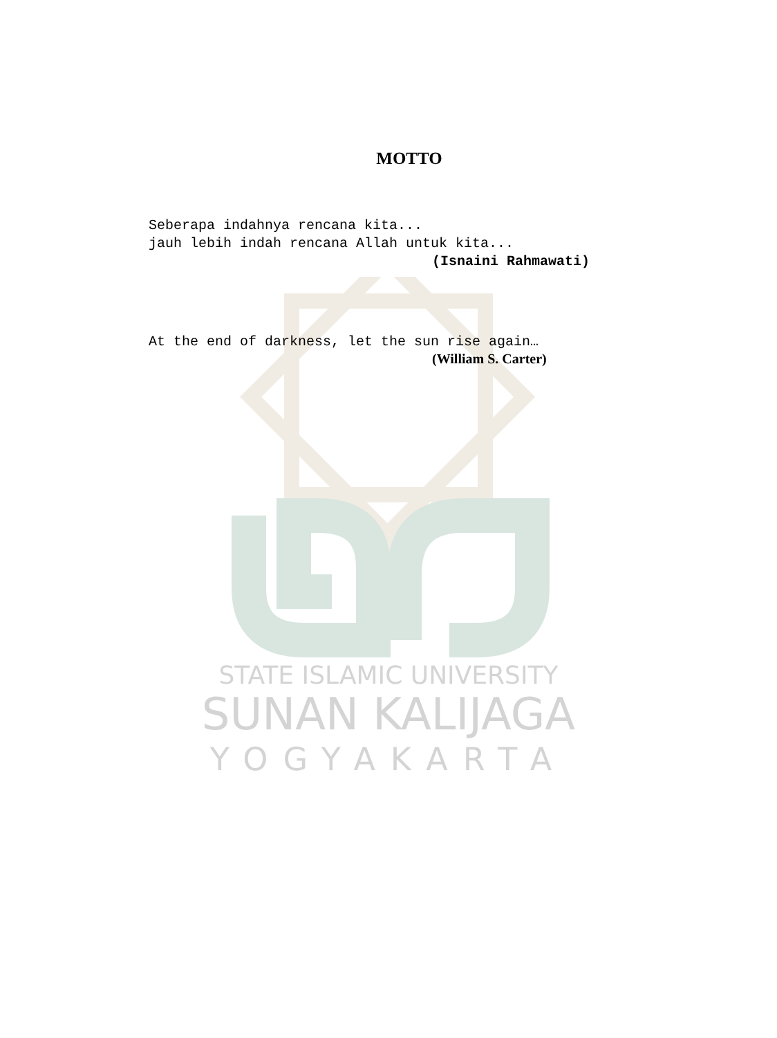STATE ISLAMIC UNIVERSITY
SUNAN KALIJAGA
YOGYAKARTA
MOTTO
Seberapa indahnya rencana kita...
jauh lebih indah rencana Allah untuk kita...
(Isnaini Rahmawati)
At the end of darkness, let the sun rise again…
(William S. Carter)